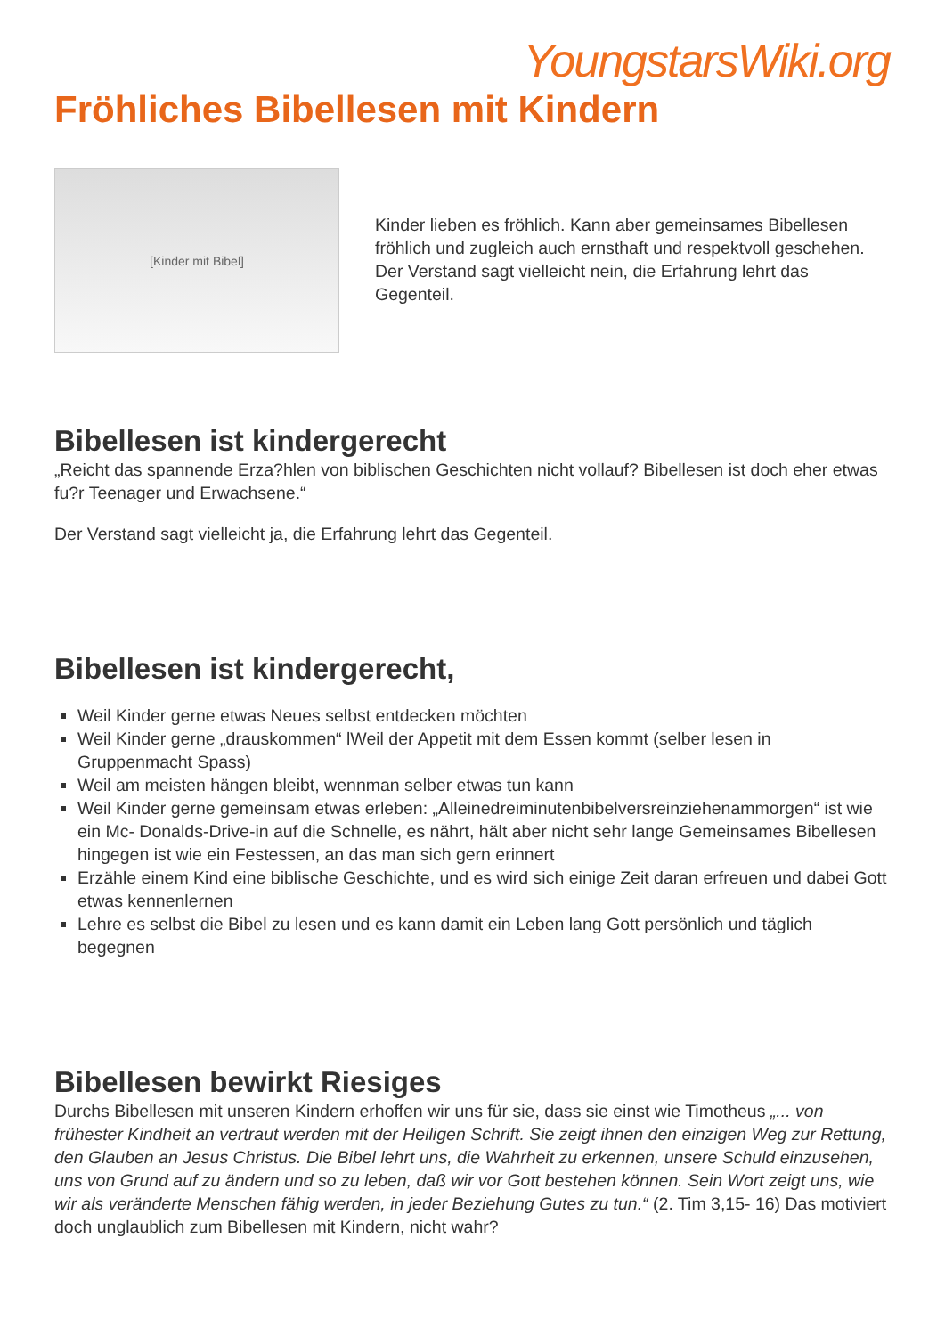YoungstarsWiki.org
Fröhliches Bibellesen mit Kindern
[Kinder mit Bibel]
Kinder lieben es fröhlich. Kann aber gemeinsames Bibellesen fröhlich und zugleich auch ernsthaft und respektvoll geschehen. Der Verstand sagt vielleicht nein, die Erfahrung lehrt das Gegenteil.
Bibellesen ist kindergerecht
„Reicht das spannende Erza?hlen von biblischen Geschichten nicht vollauf? Bibellesen ist doch eher etwas fu?r Teenager und Erwachsene.“
Der Verstand sagt vielleicht ja, die Erfahrung lehrt das Gegenteil.
Bibellesen ist kindergerecht,
Weil Kinder gerne etwas Neues selbst entdecken möchten
Weil Kinder gerne „drauskommen“ lWeil der Appetit mit dem Essen kommt (selber lesen in Gruppenmacht Spass)
Weil am meisten hängen bleibt, wennman selber etwas tun kann
Weil Kinder gerne gemeinsam etwas erleben: „Alleinedreiminutenbibelversreinziehenammorgen“ ist wie ein Mc- Donalds-Drive-in auf die Schnelle, es nährt, hält aber nicht sehr lange Gemeinsames Bibellesen hingegen ist wie ein Festessen, an das man sich gern erinnert
Erzähle einem Kind eine biblische Geschichte, und es wird sich einige Zeit daran erfreuen und dabei Gott etwas kennenlernen
Lehre es selbst die Bibel zu lesen und es kann damit ein Leben lang Gott persönlich und täglich begegnen
Bibellesen bewirkt Riesiges
Durchs Bibellesen mit unseren Kindern erhoffen wir uns für sie, dass sie einst wie Timotheus „... von frühester Kindheit an vertraut werden mit der Heiligen Schrift. Sie zeigt ihnen den einzigen Weg zur Rettung, den Glauben an Jesus Christus. Die Bibel lehrt uns, die Wahrheit zu erkennen, unsere Schuld einzusehen, uns von Grund auf zu ändern und so zu leben, daß wir vor Gott bestehen können. Sein Wort zeigt uns, wie wir als veränderte Menschen fähig werden, in jeder Beziehung Gutes zu tun.“ (2. Tim 3,15- 16) Das motiviert doch unglaublich zum Bibellesen mit Kindern, nicht wahr?